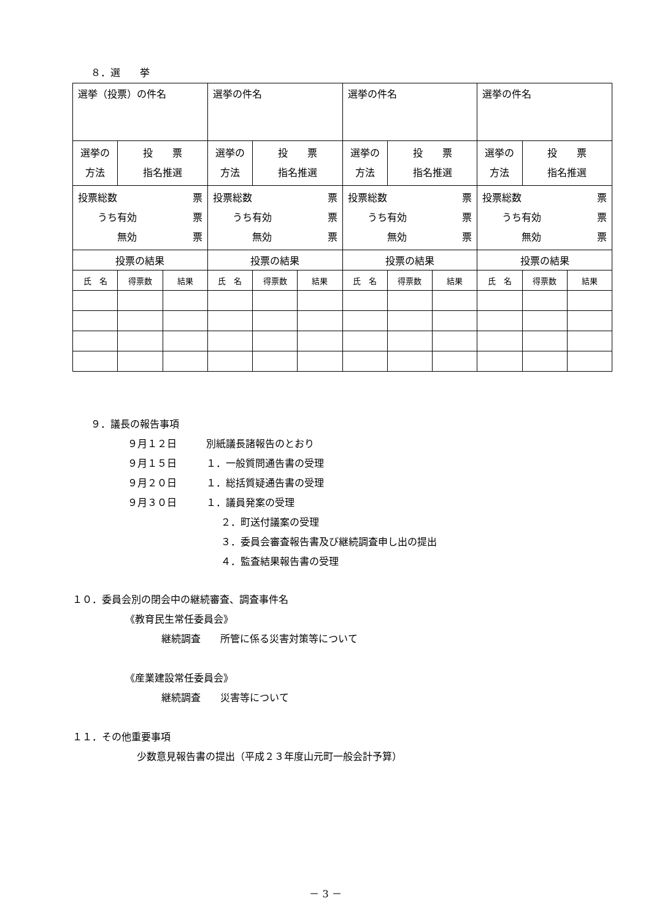８．選　　挙
| 選挙（投票）の件名 | | | 選挙の件名 | | | 選挙の件名 | | | 選挙の件名 | | |
| 選挙の 方法 | 投 票 指名推選 | | 選挙の 方法 | 投 票 指名推選 | | 選挙の 方法 | 投 票 指名推選 | | 選挙の 方法 | 投 票 指名推選 | |
| 投票総数 票 うち有効 票 無効 票 | | | 投票総数 票 うち有効 票 無効 票 | | | 投票総数 票 うち有効 票 無効 票 | | | 投票総数 票 うち有効 票 無効 票 | | |
| 投票の結果 | | | 投票の結果 | | | 投票の結果 | | | 投票の結果 | | |
| 氏 名 | 得票数 | 結果 | 氏 名 | 得票数 | 結果 | 氏 名 | 得票数 | 結果 | 氏 名 | 得票数 | 結果 |
９．議長の報告事項
９月１２日　　　別紙議長諸報告のとおり
９月１５日　　　１．一般質問通告書の受理
９月２０日　　　１．総括質疑通告書の受理
９月３０日　　　１．議員発案の受理
２．町送付議案の受理
３．委員会審査報告書及び継続調査申し出の提出
４．監査結果報告書の受理
１０．委員会別の閉会中の継続審査、調査事件名
《教育民生常任委員会》
継続調査　　所管に係る災害対策等について
《産業建設常任委員会》
継続調査　　災害等について
１１．その他重要事項
少数意見報告書の提出（平成２３年度山元町一般会計予算）
－ 3 －